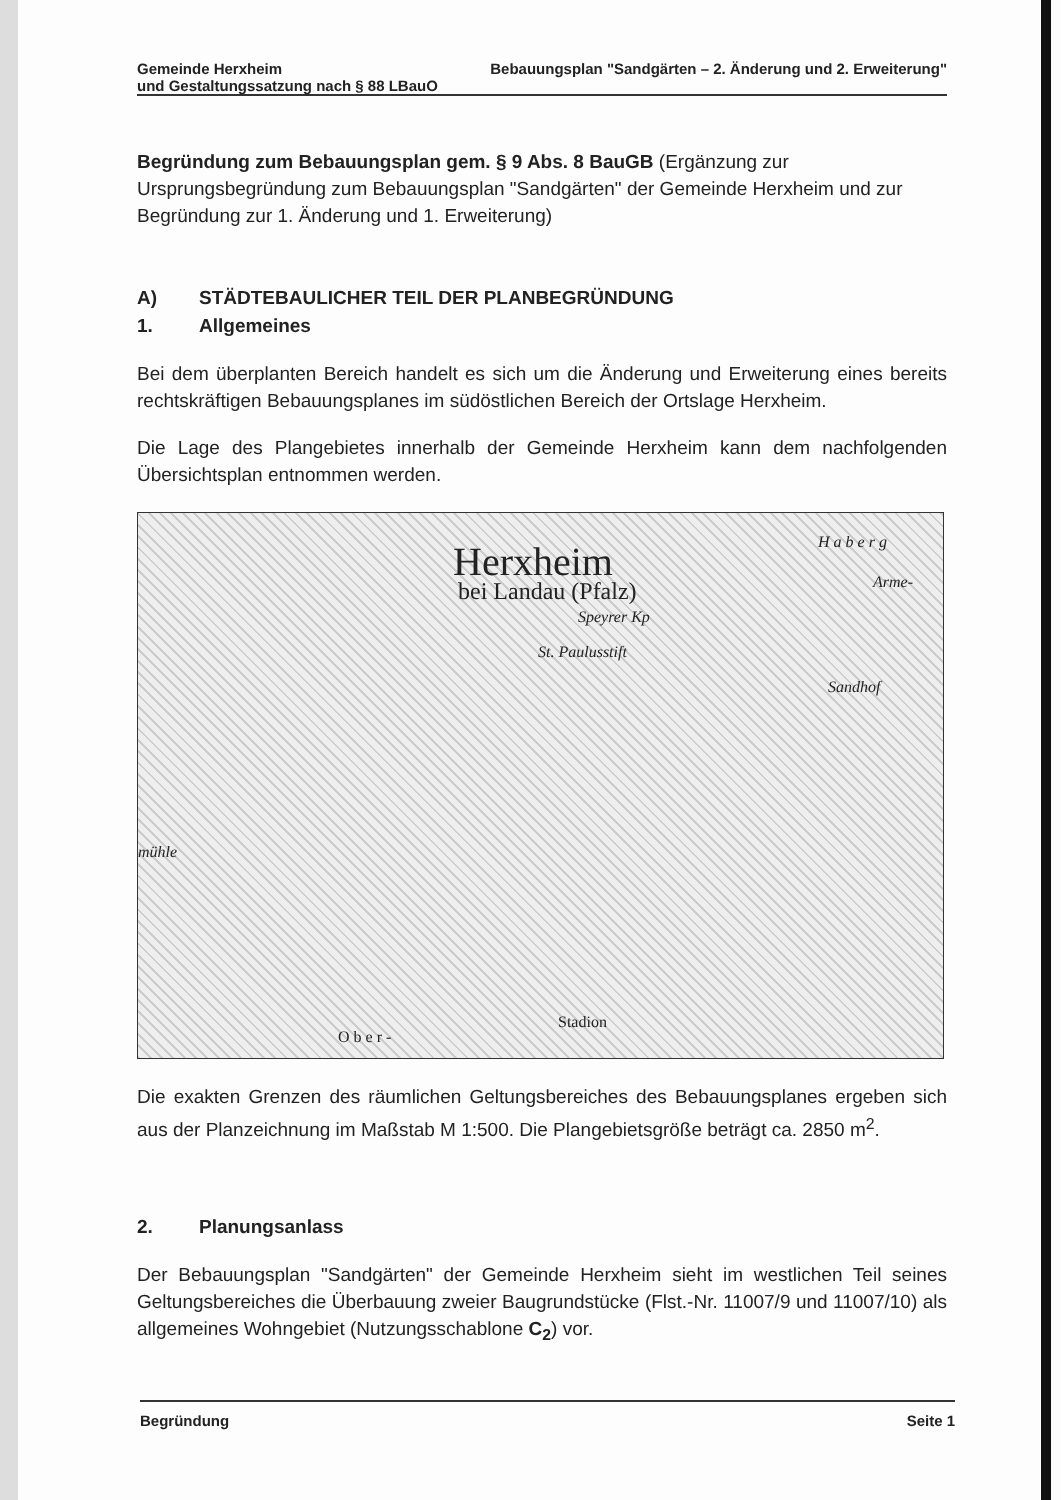Gemeinde Herxheim Bebauungsplan "Sandgärten – 2. Änderung und 2. Erweiterung" und Gestaltungssatzung nach § 88 LBauO
Begründung zum Bebauungsplan gem. § 9 Abs. 8 BauGB (Ergänzung zur Ursprungsbegründung zum Bebauungsplan "Sandgärten" der Gemeinde Herxheim und zur Begründung zur 1. Änderung und 1. Erweiterung)
A) STÄDTEBAULICHER TEIL DER PLANBEGRÜNDUNG
1. Allgemeines
Bei dem überplanten Bereich handelt es sich um die Änderung und Erweiterung eines bereits rechtskräftigen Bebauungsplanes im südöstlichen Bereich der Ortslage Herxheim.
Die Lage des Plangebietes innerhalb der Gemeinde Herxheim kann dem nachfolgenden Übersichtsplan entnommen werden.
Herxheim
bei Landau (Pfalz)
Speyrer Kp
St. Paulusstift
Sandhof
Arme-
H a b e r g
Stadion
O b e r -
mühle
Die exakten Grenzen des räumlichen Geltungsbereiches des Bebauungsplanes ergeben sich aus der Planzeichnung im Maßstab M 1:500. Die Plangebietsgröße beträgt ca. 2850 m<sup>2</sup>.
2. Planungsanlass
Der Bebauungsplan "Sandgärten" der Gemeinde Herxheim sieht im westlichen Teil seines Geltungsbereiches die Überbauung zweier Baugrundstücke (Flst.-Nr. 11007/9 und 11007/10) als allgemeines Wohngebiet (Nutzungsschablone C<sub>2</sub>) vor.
Begründung Seite 1